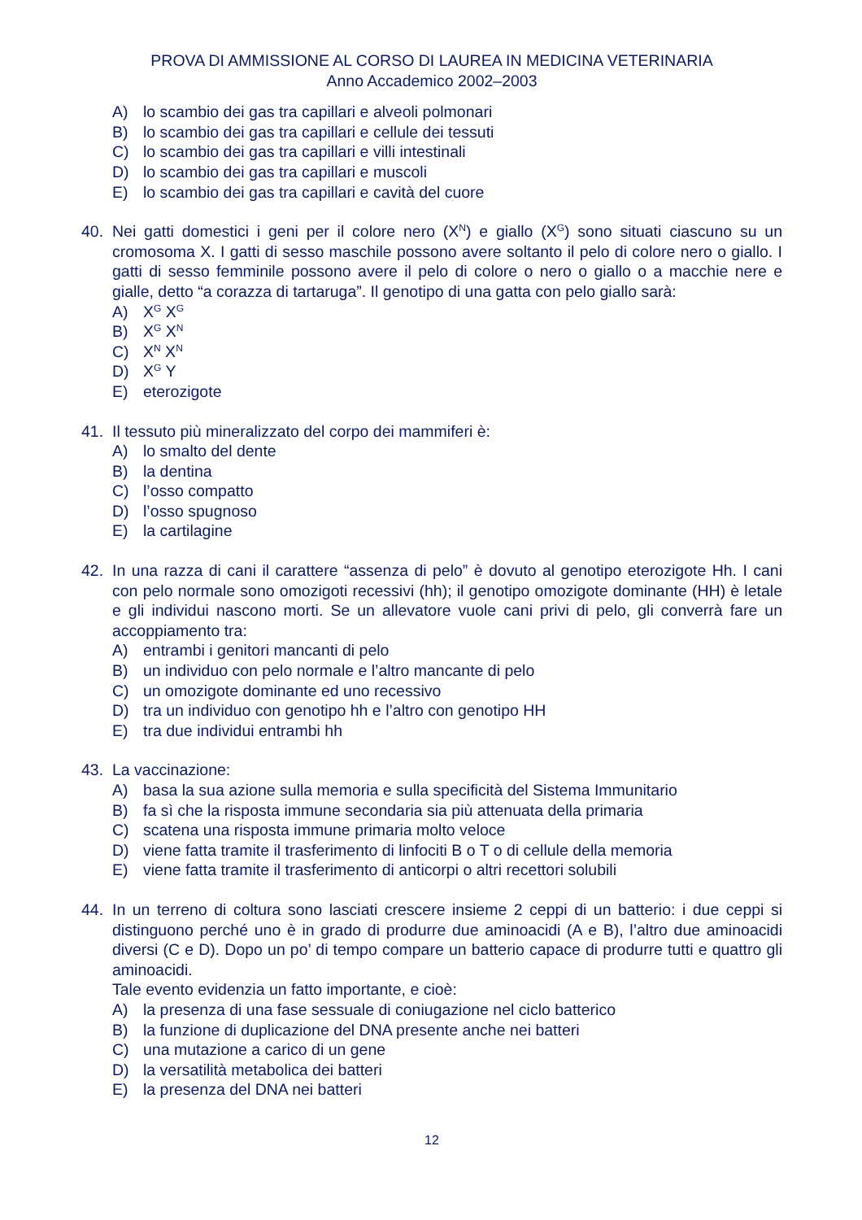PROVA DI AMMISSIONE AL CORSO DI LAUREA IN MEDICINA VETERINARIA
Anno Accademico 2002–2003
A) lo scambio dei gas tra capillari e alveoli polmonari
B) lo scambio dei gas tra capillari e cellule dei tessuti
C) lo scambio dei gas tra capillari e villi intestinali
D) lo scambio dei gas tra capillari e muscoli
E) lo scambio dei gas tra capillari e cavità del cuore
40. Nei gatti domestici i geni per il colore nero (X<sup>N</sup>) e giallo (X<sup>G</sup>) sono situati ciascuno su un cromosoma X. I gatti di sesso maschile possono avere soltanto il pelo di colore nero o giallo. I gatti di sesso femminile possono avere il pelo di colore o nero o giallo o a macchie nere e gialle, detto “a corazza di tartaruga”. Il genotipo di una gatta con pelo giallo sarà:
A) X<sup>G</sup> X<sup>G</sup>
B) X<sup>G</sup> X<sup>N</sup>
C) X<sup>N</sup> X<sup>N</sup>
D) X<sup>G</sup> Y
E) eterozigote
41. Il tessuto più mineralizzato del corpo dei mammiferi è:
A) lo smalto del dente
B) la dentina
C) l’osso compatto
D) l’osso spugnoso
E) la cartilagine
42. In una razza di cani il carattere “assenza di pelo” è dovuto al genotipo eterozigote Hh. I cani con pelo normale sono omozigoti recessivi (hh); il genotipo omozigote dominante (HH) è letale e gli individui nascono morti. Se un allevatore vuole cani privi di pelo, gli converrà fare un accoppiamento tra:
A) entrambi i genitori mancanti di pelo
B) un individuo con pelo normale e l’altro mancante di pelo
C) un omozigote dominante ed uno recessivo
D) tra un individuo con genotipo hh e l’altro con genotipo HH
E) tra due individui entrambi hh
43. La vaccinazione:
A) basa la sua azione sulla memoria e sulla specificità del Sistema Immunitario
B) fa sì che la risposta immune secondaria sia più attenuata della primaria
C) scatena una risposta immune primaria molto veloce
D) viene fatta tramite il trasferimento di linfociti B o T o di cellule della memoria
E) viene fatta tramite il trasferimento di anticorpi o altri recettori solubili
44. In un terreno di coltura sono lasciati crescere insieme 2 ceppi di un batterio: i due ceppi si distinguono perché uno è in grado di produrre due aminoacidi (A e B), l’altro due aminoacidi diversi (C e D). Dopo un po’ di tempo compare un batterio capace di produrre tutti e quattro gli aminoacidi.
Tale evento evidenzia un fatto importante, e cioè:
A) la presenza di una fase sessuale di coniugazione nel ciclo batterico
B) la funzione di duplicazione del DNA presente anche nei batteri
C) una mutazione a carico di un gene
D) la versatilità metabolica dei batteri
E) la presenza del DNA nei batteri
12